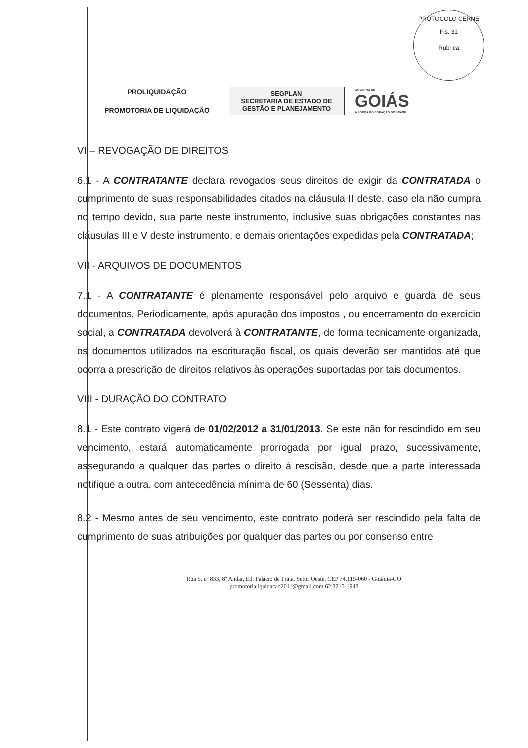PROTOCOLO CERNE
Fls. 31
Rubrica
PROLIQUIDAÇÃO
PROMOTORIA DE LIQUIDAÇÃO
SEGPLAN
SECRETARIA DE ESTADO DE GESTÃO E PLANEJAMENTO
GOVERNO DE
GOIÁS
A FORÇA DO CORAÇÃO DO BRASIL
VI – REVOGAÇÃO DE DIREITOS
6.1 - A CONTRATANTE declara revogados seus direitos de exigir da CONTRATADA o cumprimento de suas responsabilidades citados na cláusula II deste, caso ela não cumpra no tempo devido, sua parte neste instrumento, inclusive suas obrigações constantes nas cláusulas III e V deste instrumento, e demais orientações expedidas pela CONTRATADA;
VII - ARQUIVOS DE DOCUMENTOS
7.1 - A CONTRATANTE é plenamente responsável pelo arquivo e guarda de seus documentos. Periodicamente, após apuração dos impostos , ou encerramento do exercício social, a CONTRATADA devolverá à CONTRATANTE, de forma tecnicamente organizada, os documentos utilizados na escrituração fiscal, os quais deverão ser mantidos até que ocorra a prescrição de direitos relativos às operações suportadas por tais documentos.
VIII - DURAÇÃO DO CONTRATO
8.1 - Este contrato vigerá de 01/02/2012 a 31/01/2013. Se este não for rescindido em seu vencimento, estará automaticamente prorrogada por igual prazo, sucessivamente, assegurando a qualquer das partes o direito à rescisão, desde que a parte interessada notifique a outra, com antecedência mínima de 60 (Sessenta) dias.
8.2 - Mesmo antes de seu vencimento, este contrato poderá ser rescindido pela falta de cumprimento de suas atribuições por qualquer das partes ou por consenso entre
Rua 5, nº 833, 8º Andar, Ed. Palácio de Prata, Setor Oeste, CEP 74.115-060 - Goiânia-GO
promotorialiquidacao2011@gmail.com 62 3215-1943